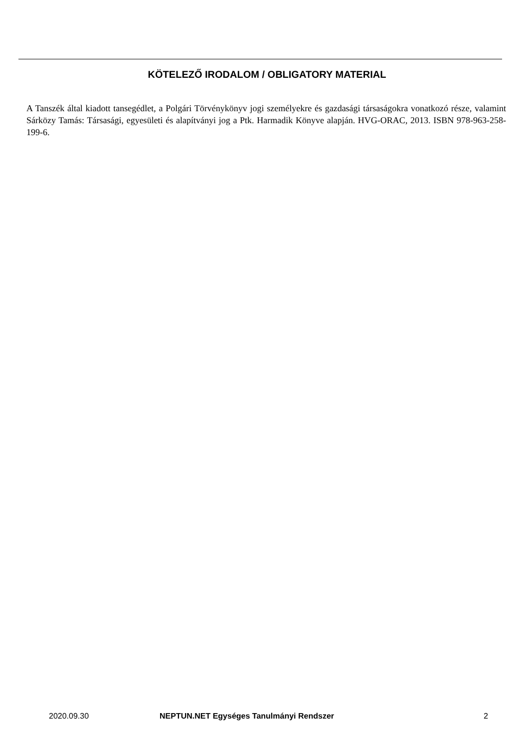KÖTELEZŐ IRODALOM / OBLIGATORY MATERIAL
A Tanszék által kiadott tansegédlet, a Polgári Törvénykönyv jogi személyekre és gazdasági társaságokra vonatkozó része, valamint Sárközy Tamás: Társasági, egyesületi és alapítványi jog a Ptk. Harmadik Könyve alapján. HVG-ORAC, 2013. ISBN 978-963-258-199-6.
2020.09.30 NEPTUN.NET Egységes Tanulmányi Rendszer 2